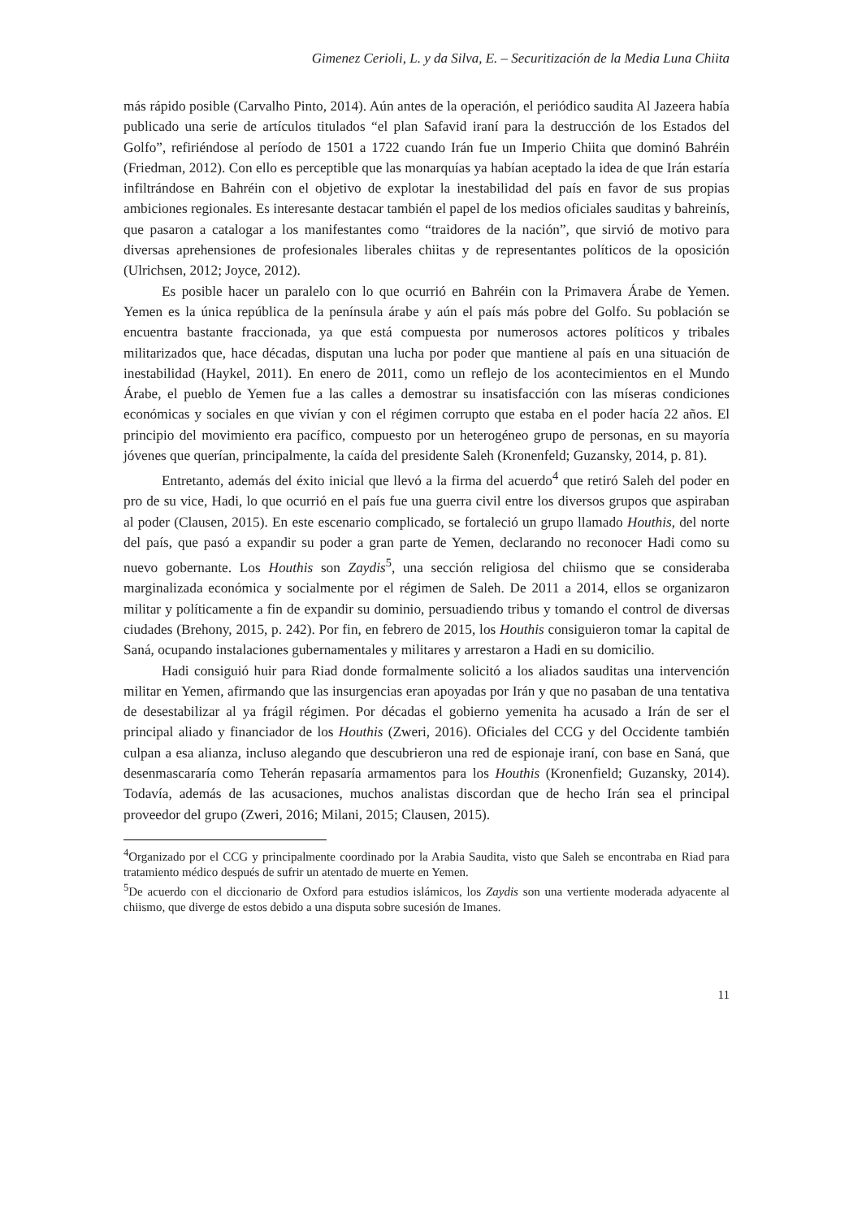Gimenez Cerioli, L. y da Silva, E. – Securitización de la Media Luna Chiita
más rápido posible (Carvalho Pinto, 2014). Aún antes de la operación, el periódico saudita Al Jazeera había publicado una serie de artículos titulados “el plan Safavid iraní para la destrucción de los Estados del Golfo”, refiriéndose al período de 1501 a 1722 cuando Irán fue un Imperio Chiita que dominó Bahréin (Friedman, 2012). Con ello es perceptible que las monarquías ya habían aceptado la idea de que Irán estaría infiltrándose en Bahréin con el objetivo de explotar la inestabilidad del país en favor de sus propias ambiciones regionales. Es interesante destacar también el papel de los medios oficiales sauditas y bahreinís, que pasaron a catalogar a los manifestantes como “traidores de la nación”, que sirvió de motivo para diversas aprehensiones de profesionales liberales chiitas y de representantes políticos de la oposición (Ulrichsen, 2012; Joyce, 2012).
Es posible hacer un paralelo con lo que ocurrió en Bahréin con la Primavera Árabe de Yemen. Yemen es la única república de la península árabe y aún el país más pobre del Golfo. Su población se encuentra bastante fraccionada, ya que está compuesta por numerosos actores políticos y tribales militarizados que, hace décadas, disputan una lucha por poder que mantiene al país en una situación de inestabilidad (Haykel, 2011). En enero de 2011, como un reflejo de los acontecimientos en el Mundo Árabe, el pueblo de Yemen fue a las calles a demostrar su insatisfacción con las míseras condiciones económicas y sociales en que vivían y con el régimen corrupto que estaba en el poder hacía 22 años. El principio del movimiento era pacífico, compuesto por un heterogéneo grupo de personas, en su mayoría jóvenes que querían, principalmente, la caída del presidente Saleh (Kronenfeld; Guzansky, 2014, p. 81).
Entretanto, además del éxito inicial que llevó a la firma del acuerdo<sup>4</sup> que retiró Saleh del poder en pro de su vice, Hadi, lo que ocurrió en el país fue una guerra civil entre los diversos grupos que aspiraban al poder (Clausen, 2015). En este escenario complicado, se fortaleció un grupo llamado Houthis, del norte del país, que pasó a expandir su poder a gran parte de Yemen, declarando no reconocer Hadi como su nuevo gobernante. Los Houthis son Zaydis<sup>5</sup>, una sección religiosa del chiismo que se consideraba marginalizada económica y socialmente por el régimen de Saleh. De 2011 a 2014, ellos se organizaron militar y políticamente a fin de expandir su dominio, persuadiendo tribus y tomando el control de diversas ciudades (Brehony, 2015, p. 242). Por fin, en febrero de 2015, los Houthis consiguieron tomar la capital de Saná, ocupando instalaciones gubernamentales y militares y arrestaron a Hadi en su domicilio.
Hadi consiguió huir para Riad donde formalmente solicitó a los aliados sauditas una intervención militar en Yemen, afirmando que las insurgencias eran apoyadas por Irán y que no pasaban de una tentativa de desestabilizar al ya frágil régimen. Por décadas el gobierno yemenita ha acusado a Irán de ser el principal aliado y financiador de los Houthis (Zweri, 2016). Oficiales del CCG y del Occidente también culpan a esa alianza, incluso alegando que descubrieron una red de espionaje iraní, con base en Saná, que desenmascararía como Teherán repasaría armamentos para los Houthis (Kronenfield; Guzansky, 2014). Todavía, además de las acusaciones, muchos analistas discordan que de hecho Irán sea el principal proveedor del grupo (Zweri, 2016; Milani, 2015; Clausen, 2015).
<sup>4</sup> Organizado por el CCG y principalmente coordinado por la Arabia Saudita, visto que Saleh se encontraba en Riad para tratamiento médico después de sufrir un atentado de muerte en Yemen.
<sup>5</sup> De acuerdo con el diccionario de Oxford para estudios islámicos, los Zaydis son una vertiente moderada adyacente al chiismo, que diverge de estos debido a una disputa sobre sucesión de Imanes.
11